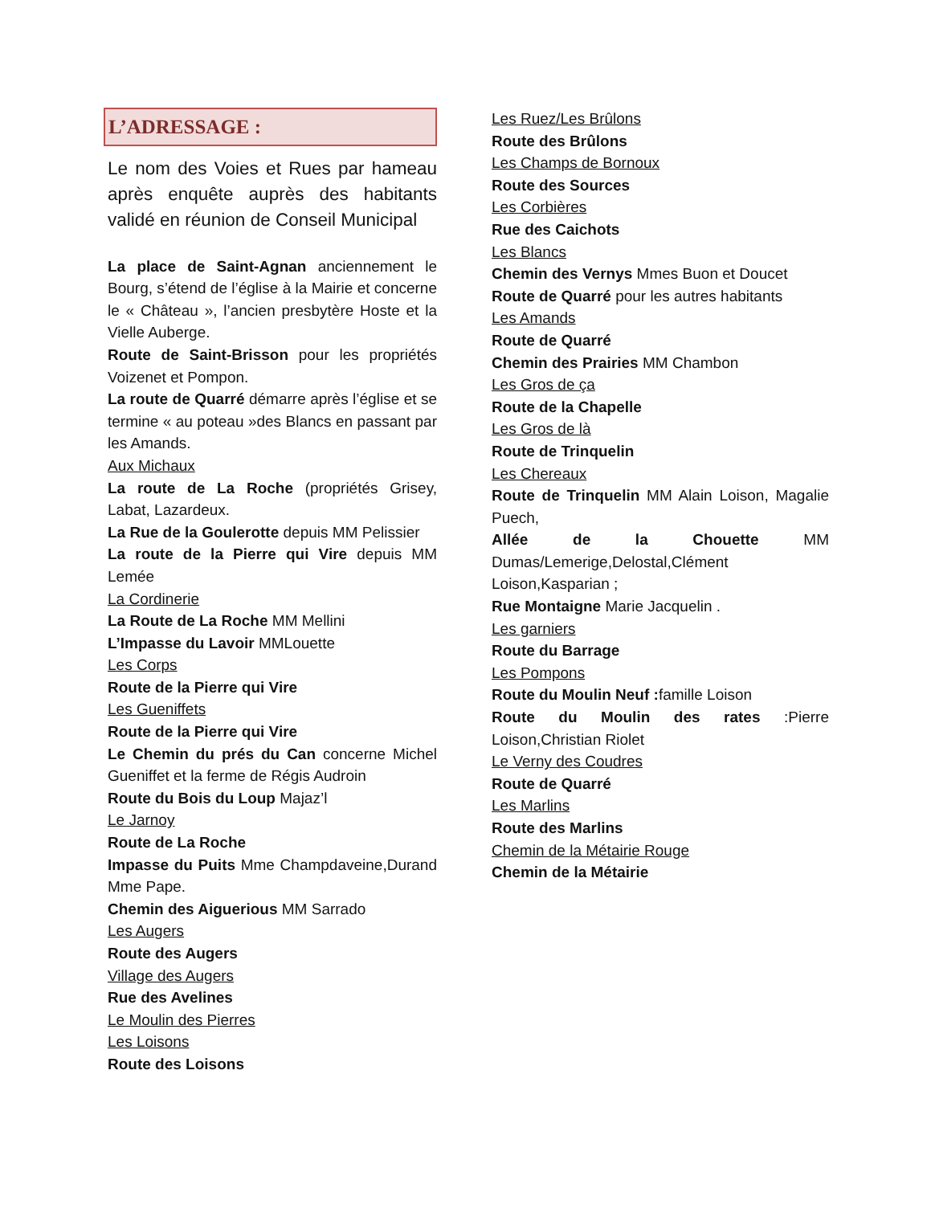L’ADRESSAGE :
Le nom des Voies et Rues par hameau après enquête auprès des habitants validé en réunion de Conseil Municipal
La place de Saint-Agnan anciennement le Bourg, s’étend de l’église à la Mairie et concerne le « Château », l’ancien presbytère Hoste et la Vielle Auberge.
Route de Saint-Brisson pour les propriétés Voizenet et Pompon.
La route de Quarré démarre après l’église et se termine « au poteau »des Blancs en passant par les Amands.
Aux Michaux
La route de La Roche (propriétés Grisey, Labat, Lazardeux.
La Rue de la Goulerotte depuis MM Pelissier
La route de la Pierre qui Vire depuis MM Lemée
La Cordinerie
La Route de La Roche MM Mellini
L’Impasse du Lavoir MMLouette
Les Corps
Route de la Pierre qui Vire
Les Gueniffets
Route de la Pierre qui Vire
Le Chemin du prés du Can concerne Michel Gueniffet et la ferme de Régis Audroin
Route du Bois du Loup Majaz’l
Le Jarnoy
Route de La Roche
Impasse du Puits Mme Champdaveine,Durand Mme Pape.
Chemin des Aiguerious MM Sarrado
Les Augers
Route des Augers
Village des Augers
Rue des Avelines
Le Moulin des Pierres
Les Loisons
Route des Loisons
Les Ruez/Les Brûlons
Route des Brûlons
Les Champs de Bornoux
Route des Sources
Les Corbières
Rue des Caichots
Les Blancs
Chemin des Vernys Mmes Buon et Doucet
Route de Quarré pour les autres habitants
Les Amands
Route de Quarré
Chemin des Prairies MM Chambon
Les Gros de ça
Route de la Chapelle
Les Gros de là
Route de Trinquelin
Les Chereaux
Route de Trinquelin MM Alain Loison, Magalie Puech,
Allée de la Chouette MM Dumas/Lemerige,Delostal,Clément Loison,Kasparian ;
Rue Montaigne Marie Jacquelin .
Les garniers
Route du Barrage
Les Pompons
Route du Moulin Neuf : famille Loison
Route du Moulin des rates :Pierre Loison,Christian Riolet
Le Verny des Coudres
Route de Quarré
Les Marlins
Route des Marlins
Chemin de la Métairie Rouge
Chemin de la Métairie